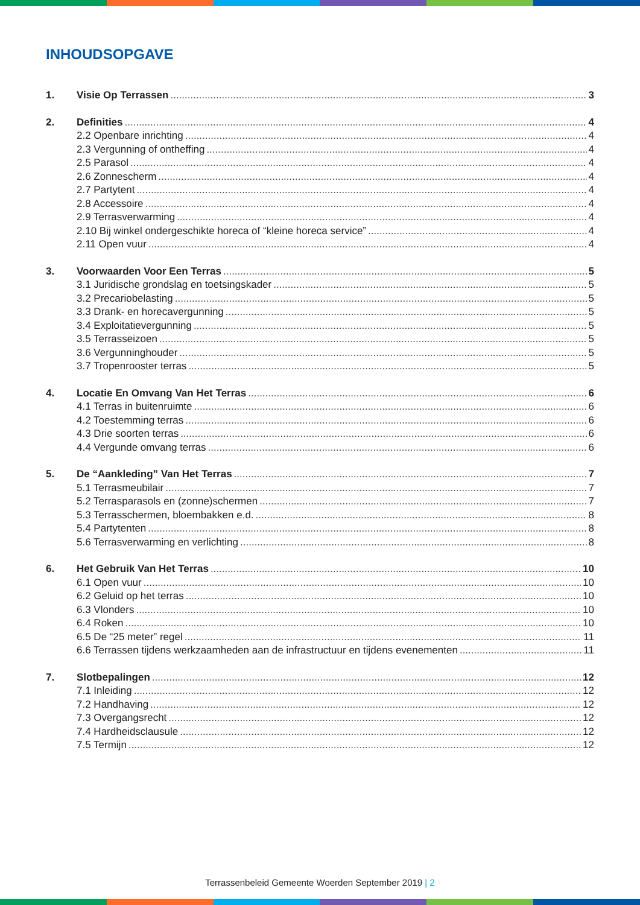INHOUDSOPGAVE
1. Visie Op Terrassen 3
2. Definities 4
2.2 Openbare inrichting 4
2.3 Vergunning of ontheffing 4
2.5 Parasol 4
2.6 Zonnescherm 4
2.7 Partytent 4
2.8 Accessoire 4
2.9 Terrasverwarming 4
2.10 Bij winkel ondergeschikte horeca of “kleine horeca service” 4
2.11 Open vuur 4
3. Voorwaarden Voor Een Terras 5
3.1 Juridische grondslag en toetsingskader 5
3.2 Precariobelasting 5
3.3 Drank- en horecavergunning 5
3.4 Exploitatievergunning 5
3.5 Terrasseizoen 5
3.6 Vergunninghouder 5
3.7 Tropenrooster terras 5
4. Locatie En Omvang Van Het Terras 6
4.1 Terras in buitenruimte 6
4.2 Toestemming terras 6
4.3 Drie soorten terras 6
4.4 Vergunde omvang terras 6
5. De “Aankleding” Van Het Terras 7
5.1 Terrasmeubilair 7
5.2 Terrasparasols en (zonne)schermen 7
5.3 Terrasschermen, bloembakken e.d. 8
5.4 Partytenten 8
5.6 Terrasverwarming en verlichting 8
6. Het Gebruik Van Het Terras 10
6.1 Open vuur 10
6.2 Geluid op het terras 10
6.3 Vlonders 10
6.4 Roken 10
6.5 De “25 meter” regel 11
6.6 Terrassen tijdens werkzaamheden aan de infrastructuur en tijdens evenementen 11
7. Slotbepalingen 12
7.1 Inleiding 12
7.2 Handhaving 12
7.3 Overgangsrecht 12
7.4 Hardheidsclausule 12
7.5 Termijn 12
Terrassenbeleid Gemeente Woerden September 2019 | 2